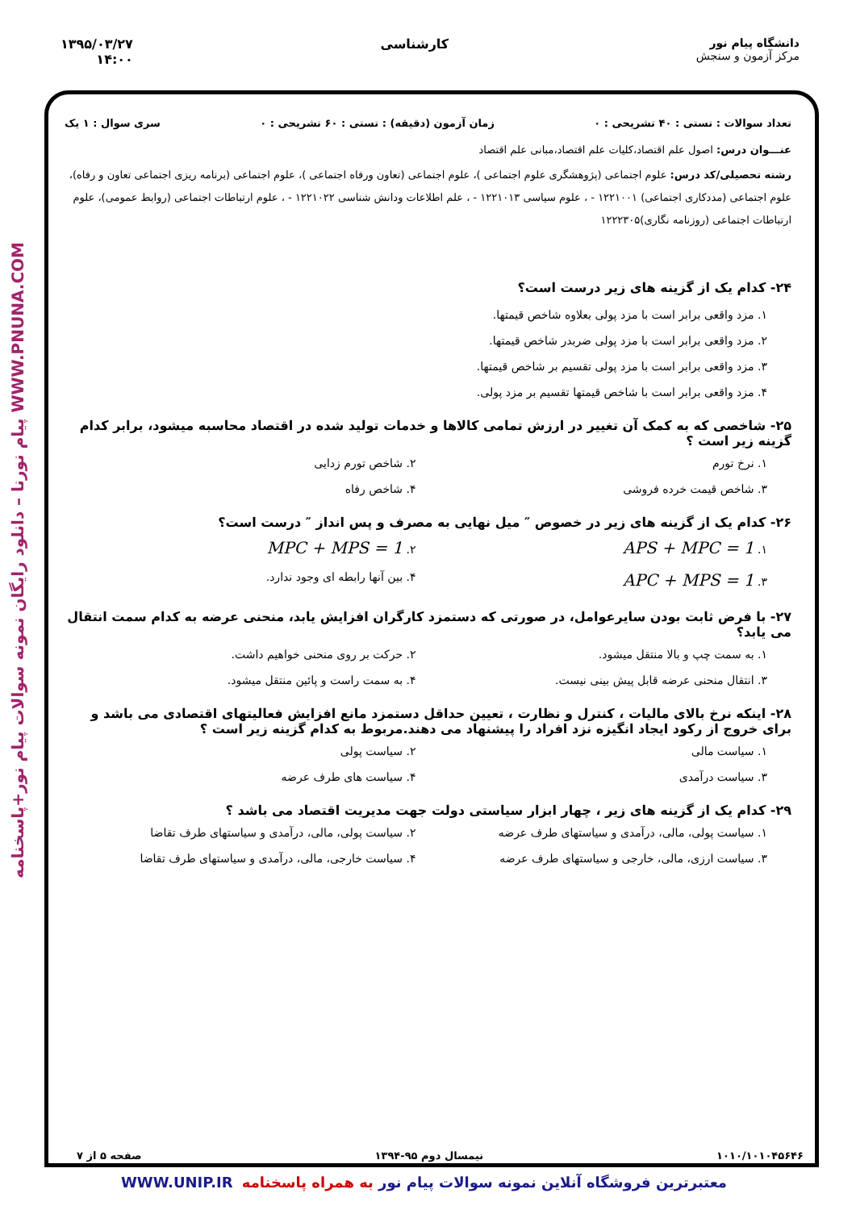دانشگاه پیام نور
مرکز آزمون و سنجش
کارشناسی ۱۳۹۵/۰۳/۲۷
۱۴:۰۰
WWW.PNUNA.COM پیام نورنا – دانلود رایگان نمونه سوالات پیام نور+پاسخنامه
تعداد سوالات : تستی : ۴۰ تشریحی : ۰ زمان آزمون (دقیقه) : تستی : ۶۰ تشریحی : ۰ سری سوال : ۱ یک
عنـــوان درس: اصول علم اقتصاد،کلیات علم اقتصاد،مبانی علم اقتصاد
رشته تحصیلی/کد درس: علوم اجتماعی (پژوهشگری علوم اجتماعی )، علوم اجتماعی (تعاون ورفاه اجتماعی )، علوم اجتماعی (برنامه ریزی اجتماعی تعاون و رفاه)، علوم اجتماعی (مددکاری اجتماعی) ۱۲۲۱۰۰۱ - ، علوم سیاسی ۱۲۲۱۰۱۳ - ، علم اطلاعات ودانش شناسی ۱۲۲۱۰۲۲ - ، علوم ارتباطات اجتماعی (روابط عمومی)، علوم ارتباطات اجتماعی (روزنامه نگاری)۱۲۲۲۳۰۵
۲۴- کدام یک از گزینه های زیر درست است؟
۱. مزد واقعی برابر است با مزد پولی بعلاوه شاخص قیمتها.
۲. مزد واقعی برابر است با مزد پولی ضربدر شاخص قیمتها.
۳. مزد واقعی برابر است با مزد پولی تقسیم بر شاخص قیمتها.
۴. مزد واقعی برابر است با شاخص قیمتها تقسیم بر مزد پولی.
۲۵- شاخصی که به کمک آن تغییر در ارزش تمامی کالاها و خدمات تولید شده در اقتصاد محاسبه میشود، برابر کدام گزینه زیر است ؟
۱. نرخ تورم
۲. شاخص تورم زدایی
۳. شاخص قیمت خرده فروشی
۴. شاخص رفاه
۲۶- کدام یک از گزینه های زیر در خصوص ″ میل نهایی به مصرف و پس انداز ″ درست است؟
۱. APS + MPC = 1
۲. MPC + MPS = 1
۳. APC + MPS = 1
۴. بین آنها رابطه ای وجود ندارد.
۲۷- با فرض ثابت بودن سایرعوامل، در صورتی که دستمزد کارگران افزایش یابد، منحنی عرضه به کدام سمت انتقال می یابد؟
۱. به سمت چپ و بالا منتقل میشود.
۲. حرکت بر روی منحنی خواهیم داشت.
۳. انتقال منحنی عرضه قابل پیش بینی نیست.
۴. به سمت راست و پائین منتقل میشود.
۲۸- اینکه نرخ بالای مالیات ، کنترل و نظارت ، تعیین حداقل دستمزد مانع افزایش فعالیتهای اقتصادی می باشد و برای خروج از رکود ایجاد انگیزه نزد افراد را پیشنهاد می دهند.مربوط به کدام گزینه زیر است ؟
۱. سیاست مالی
۲. سیاست پولی
۳. سیاست درآمدی
۴. سیاست های طرف عرضه
۲۹- کدام یک از گزینه های زیر ، چهار ابزار سیاستی دولت جهت مدیریت اقتصاد می باشد ؟
۱. سیاست پولی، مالی، درآمدی و سیاستهای طرف عرضه
۲. سیاست پولی، مالی، درآمدی و سیاستهای طرف تقاضا
۳. سیاست ارزی، مالی، خارجی و سیاستهای طرف عرضه
۴. سیاست خارجی، مالی، درآمدی و سیاستهای طرف تقاضا
۱۰۱۰/۱۰۱۰۴۵۶۴۶ نیمسال دوم ۹۵-۱۳۹۴ صفحه ۵ از ۷
معتبرترین فروشگاه آنلاین نمونه سوالات پیام نور به همراه پاسخنامه WWW.UNIP.IR